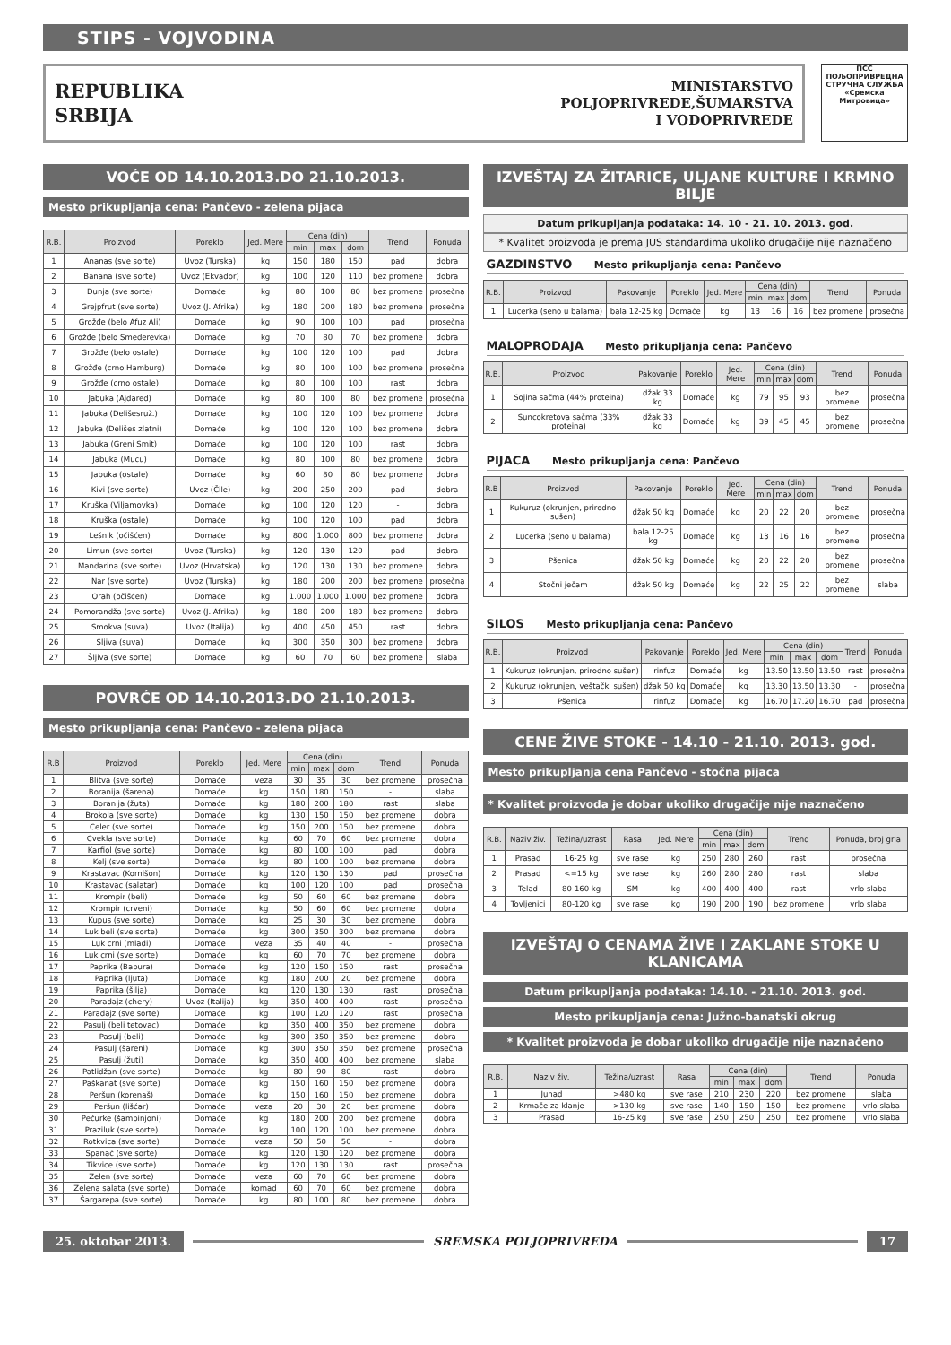STIPS - VOJVODINA
REPUBLIKA
SRBIJA
MINISTARSTVO
POLJOPRIVREDE,ŠUMARSTVA
I VODOPRIVREDE
ПСС
ПОЉОПРИВРЕДНА СТРУЧНА СЛУЖБА «Сремска Митровица»
VOĆE OD 14.10.2013.DO 21.10.2013.
Mesto prikupljanja cena: Pančevo - zelena pijaca
| R.B. | Proizvod | Poreklo | Jed. Mere | Cena (din) | | | Trend | Ponuda |
| --- | --- | --- | --- | --- | --- | --- | --- | --- |
| | | | | min | max | dom | | |
| 1 | Ananas (sve sorte) | Uvoz (Turska) | kg | 150 | 180 | 150 | pad | dobra |
| 2 | Banana (sve sorte) | Uvoz (Ekvador) | kg | 100 | 120 | 110 | bez promene | dobra |
| 3 | Dunja (sve sorte) | Domaće | kg | 80 | 100 | 80 | bez promene | prosečna |
| 4 | Grejpfrut (sve sorte) | Uvoz (J. Afrika) | kg | 180 | 200 | 180 | bez promene | prosečna |
| 5 | Grožđe (belo Afuz Ali) | Domaće | kg | 90 | 100 | 100 | pad | prosečna |
| 6 | Grožđe (belo Smederevka) | Domaće | kg | 70 | 80 | 70 | bez promene | dobra |
| 7 | Grožđe (belo ostale) | Domaće | kg | 100 | 120 | 100 | pad | dobra |
| 8 | Grožđe (crno Hamburg) | Domaće | kg | 80 | 100 | 100 | bez promene | prosečna |
| 9 | Grožđe (crno ostale) | Domaće | kg | 80 | 100 | 100 | rast | dobra |
| 10 | Jabuka (Ajdared) | Domaće | kg | 80 | 100 | 80 | bez promene | prosečna |
| 11 | Jabuka (Delišesruž.) | Domaće | kg | 100 | 120 | 100 | bez promene | dobra |
| 12 | Jabuka (Delišes zlatni) | Domaće | kg | 100 | 120 | 100 | bez promene | dobra |
| 13 | Jabuka (Greni Smit) | Domaće | kg | 100 | 120 | 100 | rast | dobra |
| 14 | Jabuka (Mucu) | Domaće | kg | 80 | 100 | 80 | bez promene | dobra |
| 15 | Jabuka (ostale) | Domaće | kg | 60 | 80 | 80 | bez promene | dobra |
| 16 | Kivi (sve sorte) | Uvoz (Čile) | kg | 200 | 250 | 200 | pad | dobra |
| 17 | Kruška (Viljamovka) | Domaće | kg | 100 | 120 | 120 | - | dobra |
| 18 | Kruška (ostale) | Domaće | kg | 100 | 120 | 100 | pad | dobra |
| 19 | Lešnik (očišćen) | Domaće | kg | 800 | 1.000 | 800 | bez promene | dobra |
| 20 | Limun (sve sorte) | Uvoz (Turska) | kg | 120 | 130 | 120 | pad | dobra |
| 21 | Mandarina (sve sorte) | Uvoz (Hrvatska) | kg | 120 | 130 | 130 | bez promene | dobra |
| 22 | Nar (sve sorte) | Uvoz (Turska) | kg | 180 | 200 | 200 | bez promene | prosečna |
| 23 | Orah (očišćen) | Domaće | kg | 1.000 | 1.000 | 1.000 | bez promene | dobra |
| 24 | Pomorandža (sve sorte) | Uvoz (J. Afrika) | kg | 180 | 200 | 180 | bez promene | dobra |
| 25 | Smokva (suva) | Uvoz (Italija) | kg | 400 | 450 | 450 | rast | dobra |
| 26 | Šljiva (suva) | Domaće | kg | 300 | 350 | 300 | bez promene | dobra |
| 27 | Šljiva (sve sorte) | Domaće | kg | 60 | 70 | 60 | bez promene | slaba |
POVRĆE OD 14.10.2013.DO 21.10.2013.
Mesto prikupljanja cena: Pančevo - zelena pijaca
| R.B | Proizvod | Poreklo | Jed. Mere | Cena (din) | | | Trend | Ponuda |
| --- | --- | --- | --- | --- | --- | --- | --- | --- |
| | | | | min | max | dom | | |
| 1 | Blitva (sve sorte) | Domaće | veza | 30 | 35 | 30 | bez promene | prosečna |
| 2 | Boranija (šarena) | Domaće | kg | 150 | 180 | 150 | - | slaba |
| 3 | Boranija (žuta) | Domaće | kg | 180 | 200 | 180 | rast | slaba |
| 4 | Brokola (sve sorte) | Domaće | kg | 130 | 150 | 150 | bez promene | dobra |
| 5 | Celer (sve sorte) | Domaće | kg | 150 | 200 | 150 | bez promene | dobra |
| 6 | Cvekla (sve sorte) | Domaće | kg | 60 | 70 | 60 | bez promene | dobra |
| 7 | Karfiol (sve sorte) | Domaće | kg | 80 | 100 | 100 | pad | dobra |
| 8 | Kelj (sve sorte) | Domaće | kg | 80 | 100 | 100 | bez promene | dobra |
| 9 | Krastavac (Kornišon) | Domaće | kg | 120 | 130 | 130 | pad | prosečna |
| 10 | Krastavac (salatar) | Domaće | kg | 100 | 120 | 100 | pad | prosečna |
| 11 | Krompir (beli) | Domaće | kg | 50 | 60 | 60 | bez promene | dobra |
| 12 | Krompir (crveni) | Domaće | kg | 50 | 60 | 60 | bez promene | dobra |
| 13 | Kupus (sve sorte) | Domaće | kg | 25 | 30 | 30 | bez promene | dobra |
| 14 | Luk beli (sve sorte) | Domaće | kg | 300 | 350 | 300 | bez promene | dobra |
| 15 | Luk crni (mladi) | Domaće | veza | 35 | 40 | 40 | - | prosečna |
| 16 | Luk crni (sve sorte) | Domaće | kg | 60 | 70 | 70 | bez promene | dobra |
| 17 | Paprika (Babura) | Domaće | kg | 120 | 150 | 150 | rast | prosečna |
| 18 | Paprika (ljuta) | Domaće | kg | 180 | 200 | 20 | bez promene | dobra |
| 19 | Paprika (šilja) | Domaće | kg | 120 | 130 | 130 | rast | prosečna |
| 20 | Paradajz (chery) | Uvoz (Italija) | kg | 350 | 400 | 400 | rast | prosečna |
| 21 | Paradajz (sve sorte) | Domaće | kg | 100 | 120 | 120 | rast | prosečna |
| 22 | Pasulj (beli tetovac) | Domaće | kg | 350 | 400 | 350 | bez promene | dobra |
| 23 | Pasulj (beli) | Domaće | kg | 300 | 350 | 350 | bez promene | dobra |
| 24 | Pasulj (šareni) | Domaće | kg | 300 | 350 | 350 | bez promene | prosečna |
| 25 | Pasulj (žuti) | Domaće | kg | 350 | 400 | 400 | bez promene | slaba |
| 26 | Patlidžan (sve sorte) | Domaće | kg | 80 | 90 | 80 | rast | dobra |
| 27 | Paškanat (sve sorte) | Domaće | kg | 150 | 160 | 150 | bez promene | dobra |
| 28 | Peršun (korenaš) | Domaće | kg | 150 | 160 | 150 | bez promene | dobra |
| 29 | Peršun (lišćar) | Domaće | veza | 20 | 30 | 20 | bez promene | dobra |
| 30 | Pečurke (šampinjoni) | Domaće | kg | 180 | 200 | 200 | bez promene | dobra |
| 31 | Praziluk (sve sorte) | Domaće | kg | 100 | 120 | 100 | bez promene | dobra |
| 32 | Rotkvica (sve sorte) | Domaće | veza | 50 | 50 | 50 | - | dobra |
| 33 | Spanać (sve sorte) | Domaće | kg | 120 | 130 | 120 | bez promene | dobra |
| 34 | Tikvice (sve sorte) | Domaće | kg | 120 | 130 | 130 | rast | prosečna |
| 35 | Zelen (sve sorte) | Domaće | veza | 60 | 70 | 60 | bez promene | dobra |
| 36 | Zelena salata (sve sorte) | Domaće | komad | 60 | 70 | 60 | bez promene | dobra |
| 37 | Šargarepa (sve sorte) | Domaće | kg | 80 | 100 | 80 | bez promene | dobra |
IZVEŠTAJ ZA ŽITARICE, ULJANE KULTURE I KRMNO BILJE
Datum prikupljanja podataka: 14. 10 - 21. 10. 2013. god.
* Kvalitet proizvoda je prema JUS standardima ukoliko drugačije nije naznačeno
GAZDINSTVO Mesto prikupljanja cena: Pančevo
| R.B. | Proizvod | Pakovanje | Poreklo | Jed. Mere | Cena (din) | | | Trend | Ponuda |
| --- | --- | --- | --- | --- | --- | --- | --- | --- | --- |
| | | | | | min | max | dom | | |
| 1 | Lucerka (seno u balama) | bala 12-25 kg | Domaće | kg | 13 | 16 | 16 | bez promene | prosečna |
MALOPRODAJA Mesto prikupljanja cena: Pančevo
| R.B. | Proizvod | Pakovanje | Poreklo | Jed. Mere | Cena (din) | | | Trend | Ponuda |
| --- | --- | --- | --- | --- | --- | --- | --- | --- | --- |
| | | | | | min | max | dom | | |
| 1 | Sojina sačma (44% proteina) | džak 33 kg | Domaće | kg | 79 | 95 | 93 | bez promene | prosečna |
| 2 | Suncokretova sačma (33% proteina) | džak 33 kg | Domaće | kg | 39 | 45 | 45 | bez promene | prosečna |
PIJACA Mesto prikupljanja cena: Pančevo
| R.B | Proizvod | Pakovanje | Poreklo | Jed. Mere | Cena (din) | | | Trend | Ponuda |
| --- | --- | --- | --- | --- | --- | --- | --- | --- | --- |
| | | | | | min | max | dom | | |
| 1 | Kukuruz (okrunjen, prirodno sušen) | džak 50 kg | Domaće | kg | 20 | 22 | 20 | bez promene | prosečna |
| 2 | Lucerka (seno u balama) | bala 12-25 kg | Domaće | kg | 13 | 16 | 16 | bez promene | prosečna |
| 3 | Pšenica | džak 50 kg | Domaće | kg | 20 | 22 | 20 | bez promene | prosečna |
| 4 | Stočni ječam | džak 50 kg | Domaće | kg | 22 | 25 | 22 | bez promene | slaba |
SILOS Mesto prikupljanja cena: Pančevo
| R.B. | Proizvod | Pakovanje | Poreklo | Jed. Mere | Cena (din) | | | Trend | Ponuda |
| --- | --- | --- | --- | --- | --- | --- | --- | --- | --- |
| | | | | | min | max | dom | | |
| 1 | Kukuruz (okrunjen, prirodno sušen) | rinfuz | Domaće | kg | 13.50 | 13.50 | 13.50 | rast | prosečna |
| 2 | Kukuruz (okrunjen, veštački sušen) | džak 50 kg | Domaće | kg | 13.30 | 13.50 | 13.30 | - | prosečna |
| 3 | Pšenica | rinfuz | Domaće | kg | 16.70 | 17.20 | 16.70 | pad | prosečna |
CENE ŽIVE STOKE - 14.10 - 21.10. 2013. god.
Mesto prikupljanja cena Pančevo - stočna pijaca
* Kvalitet proizvoda je dobar ukoliko drugačije nije naznačeno
| R.B. | Naziv živ. | Težina/uzrast | Rasa | Jed. Mere | Cena (din) | | | Trend | Ponuda, broj grla |
| --- | --- | --- | --- | --- | --- | --- | --- | --- | --- |
| | | | | | min | max | dom | | |
| 1 | Prasad | 16-25 kg | sve rase | kg | 250 | 280 | 260 | rast | prosečna |
| 2 | Prasad | <=15 kg | sve rase | kg | 260 | 280 | 280 | rast | slaba |
| 3 | Telad | 80-160 kg | SM | kg | 400 | 400 | 400 | rast | vrlo slaba |
| 4 | Tovljenici | 80-120 kg | sve rase | kg | 190 | 200 | 190 | bez promene | vrlo slaba |
IZVEŠTAJ O CENAMA ŽIVE I ZAKLANE STOKE U KLANICAMA
Datum prikupljanja podataka: 14.10. - 21.10. 2013. god.
Mesto prikupljanja cena: Južno-banatski okrug
* Kvalitet proizvoda je dobar ukoliko drugačije nije naznačeno
| R.B. | Naziv živ. | Težina/uzrast | Rasa | Cena (din) | | | Trend | Ponuda |
| --- | --- | --- | --- | --- | --- | --- | --- | --- |
| | | | | min | max | dom | | |
| 1 | Junad | >480 kg | sve rase | 210 | 230 | 220 | bez promene | slaba |
| 2 | Krmače za klanje | >130 kg | sve rase | 140 | 150 | 150 | bez promene | vrlo slaba |
| 3 | Prasad | 16-25 kg | sve rase | 250 | 250 | 250 | bez promene | vrlo slaba |
25. oktobar 2013.
SREMSKA POLJOPRIVREDA
17